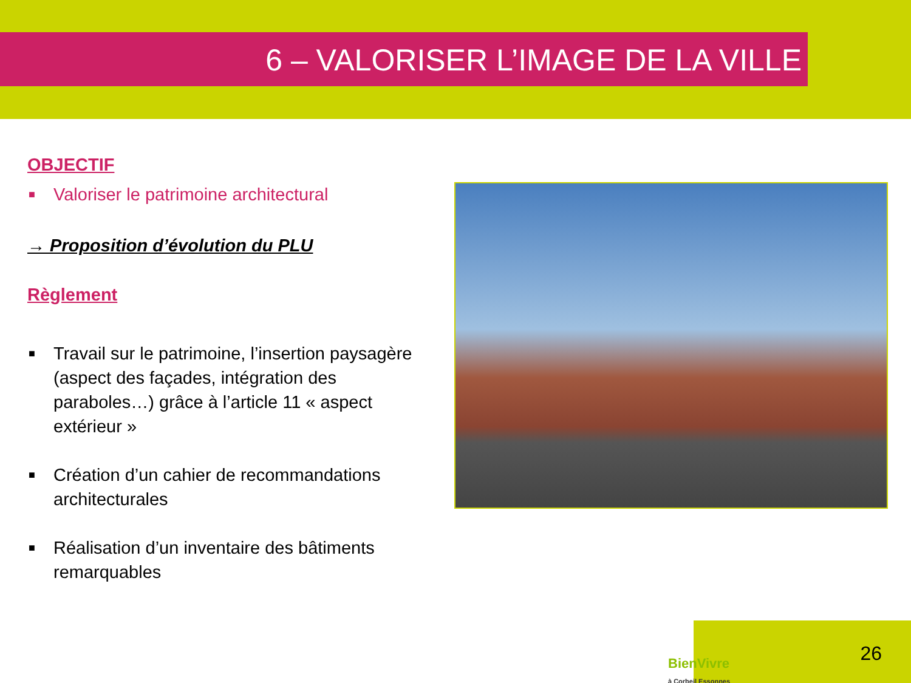6 – VALORISER L’IMAGE DE LA VILLE
OBJECTIF
■ Valoriser le patrimoine architectural
→ Proposition d’évolution du PLU
Règlement
■ Travail sur le patrimoine, l’insertion paysagère (aspect des façades, intégration des paraboles…) grâce à l’article 11 « aspect extérieur »
■ Création d’un cahier de recommandations architecturales
■ Réalisation d’un inventaire des bâtiments remarquables
BienVivre
à Corbeil Essonnes
26